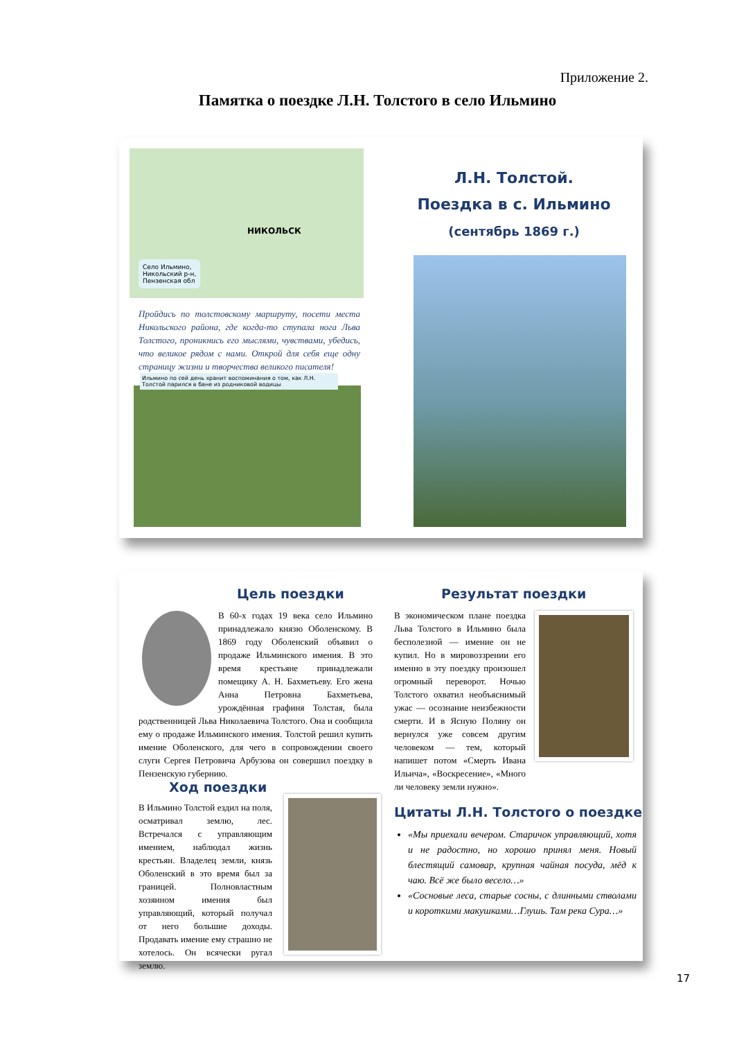Приложение 2.
Памятка о поездке Л.Н. Толстого в село Ильмино
Село Ильмино,
Никольский р-н,
Пензенская обл
НИКОЛЬСК
Пройдись по толстовскому маршруту, посети места Никольского района, где когда-то ступала нога Льва Толстого, проникнись его мыслями, чувствами, убедись, что великое рядом с нами. Открой для себя еще одну страницу жизни и творчества великого писателя!
Ильмино по сей день хранит воспоминания о том, как Л.Н. Толстой парился в бане из родниковой водицы
Л.Н. Толстой.
Поездка в с. Ильмино
(сентябрь 1869 г.)
Цель поездки
В 60-х годах 19 века село Ильмино принадлежало князю Оболенскому. В 1869 году Оболенский объявил о продаже Ильминского имения. В это время крестьяне принадлежали помещику А. Н. Бахметьеву. Его жена Анна Петровна Бахметьева, урождённая графиня Толстая, была родственницей Льва Николаевича Толстого. Она и сообщила ему о продаже Ильминского имения. Толстой решил купить имение Оболенского, для чего в сопровождении своего слуги Сергея Петровича Арбузова он совершил поездку в Пензенскую губернию.
Ход поездки
В Ильмино Толстой ездил на поля, осматривал землю, лес. Встречался с управляющим имением, наблюдал жизнь крестьян. Владелец земли, князь Оболенский в это время был за границей. Полновластным хозяином имения был управляющий, который получал от него большие доходы. Продавать имение ему страшно не хотелось. Он всячески ругал землю.
Результат поездки
В экономическом плане поездка Льва Толстого в Ильмино была бесполезной — имение он не купил. Но в мировоззрении его именно в эту поездку произошел огромный переворот. Ночью Толстого охватил необъяснимый ужас — осознание неизбежности смерти. И в Ясную Поляну он вернулся уже совсем другим человеком — тем, который напишет потом «Смерть Ивана Ильича», «Воскресение», «Много ли человеку земли нужно».
Цитаты Л.Н. Толстого о поездке
«Мы приехали вечером. Старичок управляющий, хотя и не радостно, но хорошо принял меня. Новый блестящий самовар, крупная чайная посуда, мёд к чаю. Всё же было весело…»
«Сосновые леса, старые сосны, с длинными стволами и короткими макушками…Глушь. Там река Сура…»
17